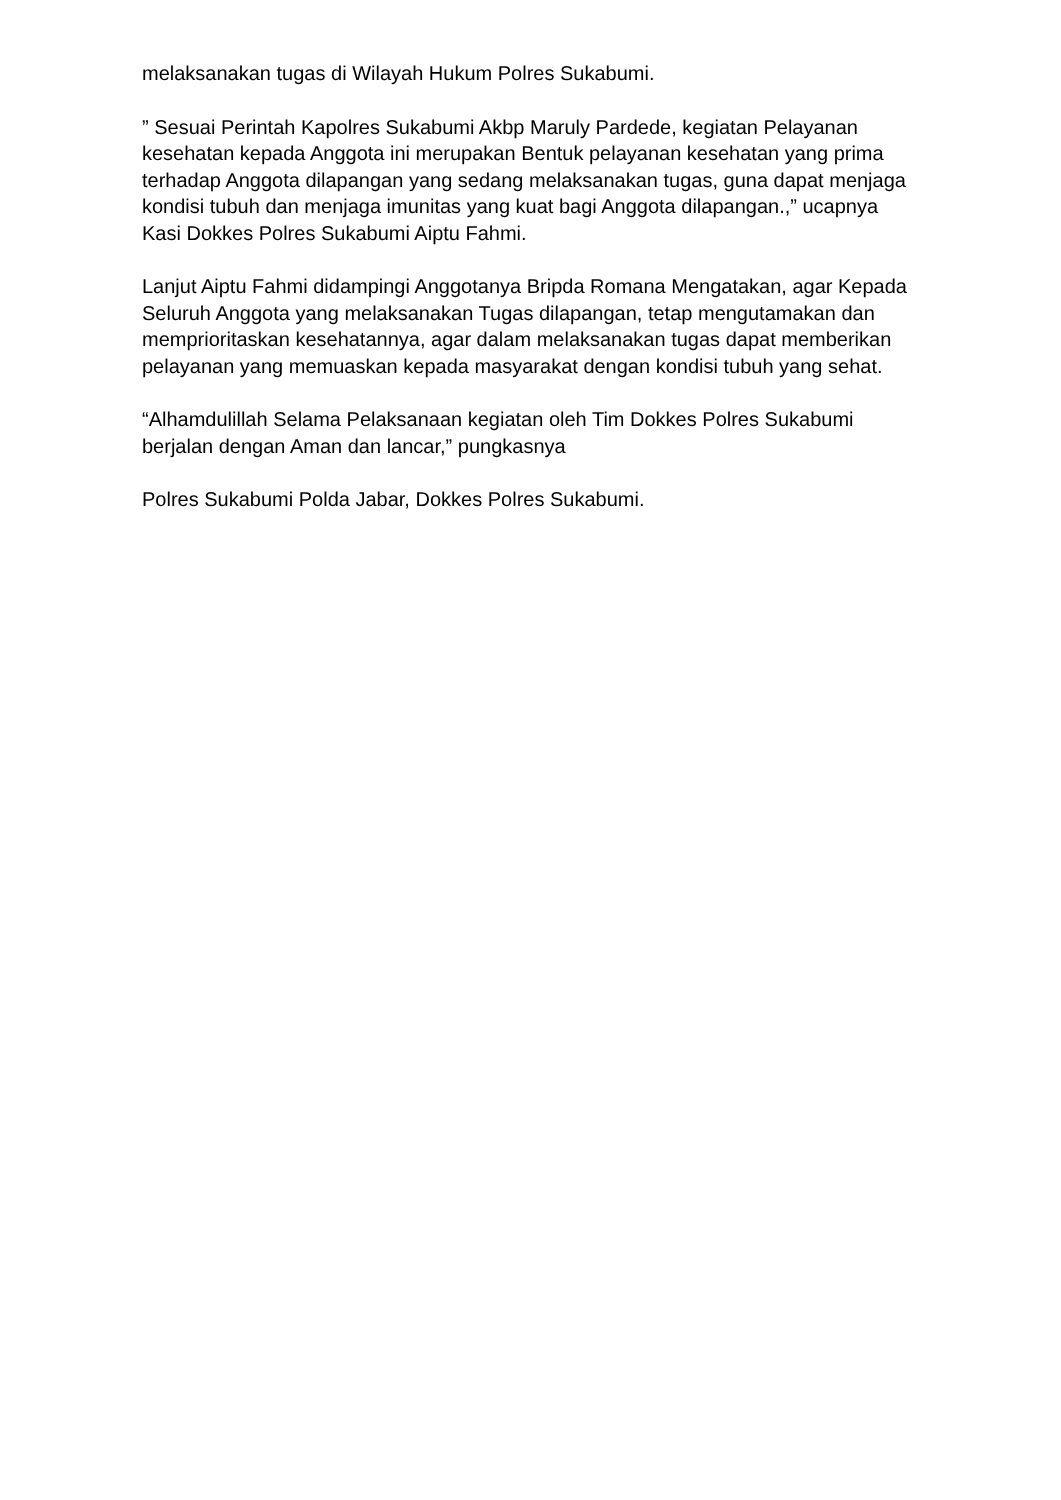melaksanakan tugas di Wilayah Hukum Polres Sukabumi.
” Sesuai Perintah Kapolres Sukabumi Akbp Maruly Pardede, kegiatan Pelayanan kesehatan kepada Anggota ini merupakan Bentuk pelayanan kesehatan yang prima terhadap Anggota dilapangan yang sedang melaksanakan tugas, guna dapat menjaga kondisi tubuh dan menjaga imunitas yang kuat bagi Anggota dilapangan.,” ucapnya Kasi Dokkes Polres Sukabumi Aiptu Fahmi.
Lanjut Aiptu Fahmi didampingi Anggotanya Bripda Romana Mengatakan, agar Kepada Seluruh Anggota yang melaksanakan Tugas dilapangan, tetap mengutamakan dan memprioritaskan kesehatannya, agar dalam melaksanakan tugas dapat memberikan pelayanan yang memuaskan kepada masyarakat dengan kondisi tubuh yang sehat.
“Alhamdulillah Selama Pelaksanaan kegiatan oleh Tim Dokkes Polres Sukabumi berjalan dengan Aman dan lancar,” pungkasnya
Polres Sukabumi Polda Jabar, Dokkes Polres Sukabumi.